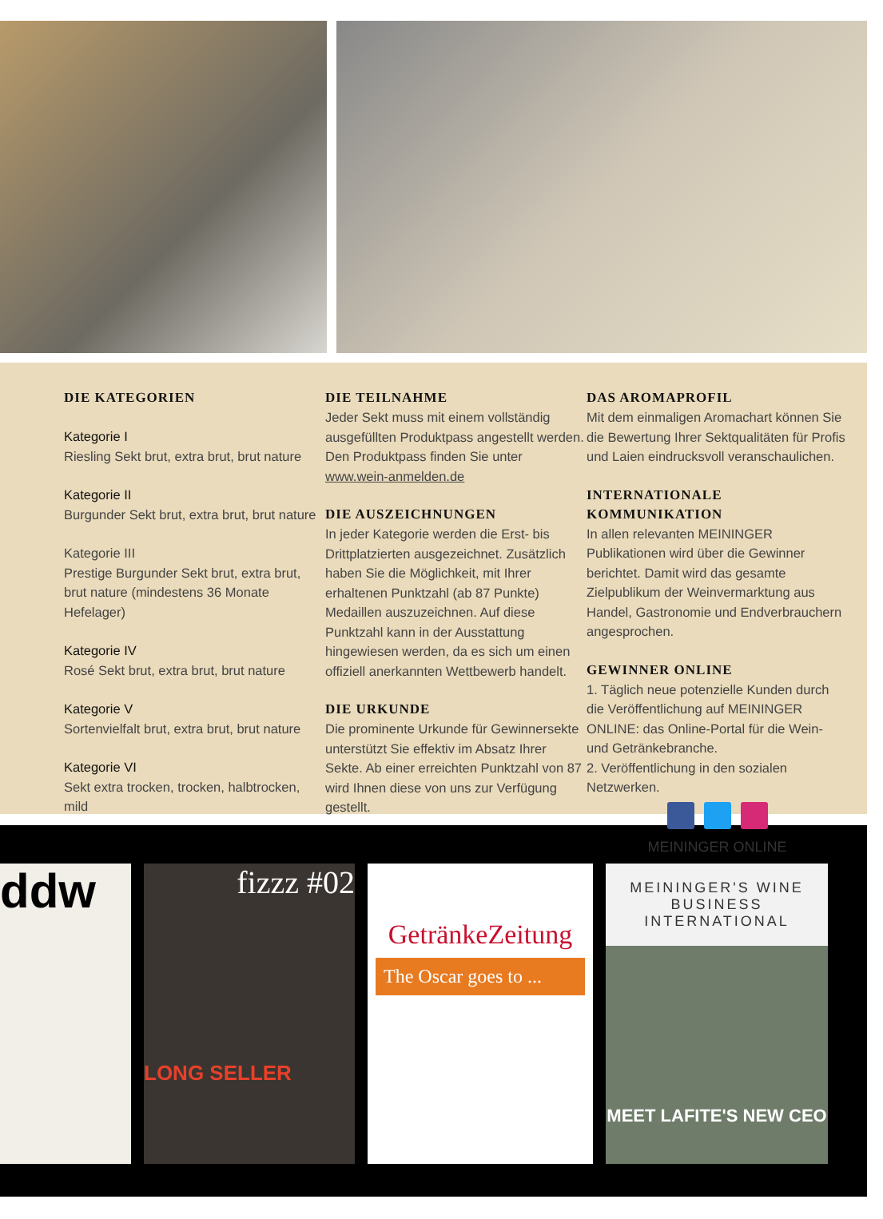DIE KATEGORIEN
Kategorie I
Riesling Sekt brut, extra brut, brut nature
Kategorie II
Burgunder Sekt brut, extra brut, brut nature
Kategorie III
Prestige Burgunder Sekt brut, extra brut, brut nature (mindestens 36 Monate Hefelager)
Kategorie IV
Rosé Sekt brut, extra brut, brut nature
Kategorie V
Sortenvielfalt brut, extra brut, brut nature
Kategorie VI
Sekt extra trocken, trocken, halbtrocken, mild
DIE TEILNAHME
Jeder Sekt muss mit einem vollständig ausgefüllten Produktpass angestellt werden. Den Produktpass finden Sie unter www.wein-anmelden.de
DIE AUSZEICHNUNGEN
In jeder Kategorie werden die Erst- bis Drittplatzierten ausgezeichnet. Zusätzlich haben Sie die Möglichkeit, mit Ihrer erhaltenen Punktzahl (ab 87 Punkte) Medaillen auszuzeichnen. Auf diese Punktzahl kann in der Ausstattung hingewiesen werden, da es sich um einen offiziell anerkannten Wettbewerb handelt.
DIE URKUNDE
Die prominente Urkunde für Gewinnersekte unterstützt Sie effektiv im Absatz Ihrer Sekte. Ab einer erreichten Punktzahl von 87 wird Ihnen diese von uns zur Verfügung gestellt.
DAS AROMAPROFIL
Mit dem einmaligen Aromachart können Sie die Bewertung Ihrer Sektqualitäten für Profis und Laien eindrucksvoll veranschaulichen.
INTERNATIONALE KOMMUNIKATION
In allen relevanten MEININGER Publikationen wird über die Gewinner berichtet. Damit wird das gesamte Zielpublikum der Weinvermarktung aus Handel, Gastronomie und Endverbrauchern angesprochen.
GEWINNER ONLINE
1. Täglich neue potenzielle Kunden durch die Veröffentlichung auf MEININGER ONLINE: das Online-Portal für die Wein- und Getränkebranche.
2. Veröffentlichung in den sozialen Netzwerken.
MEININGER ONLINE
ddw
fizzz #02
LONG SELLER
GetränkeZeitung
The Oscar goes to ...
MEININGER'S WINE BUSINESS INTERNATIONAL
MEET LAFITE'S NEW CEO